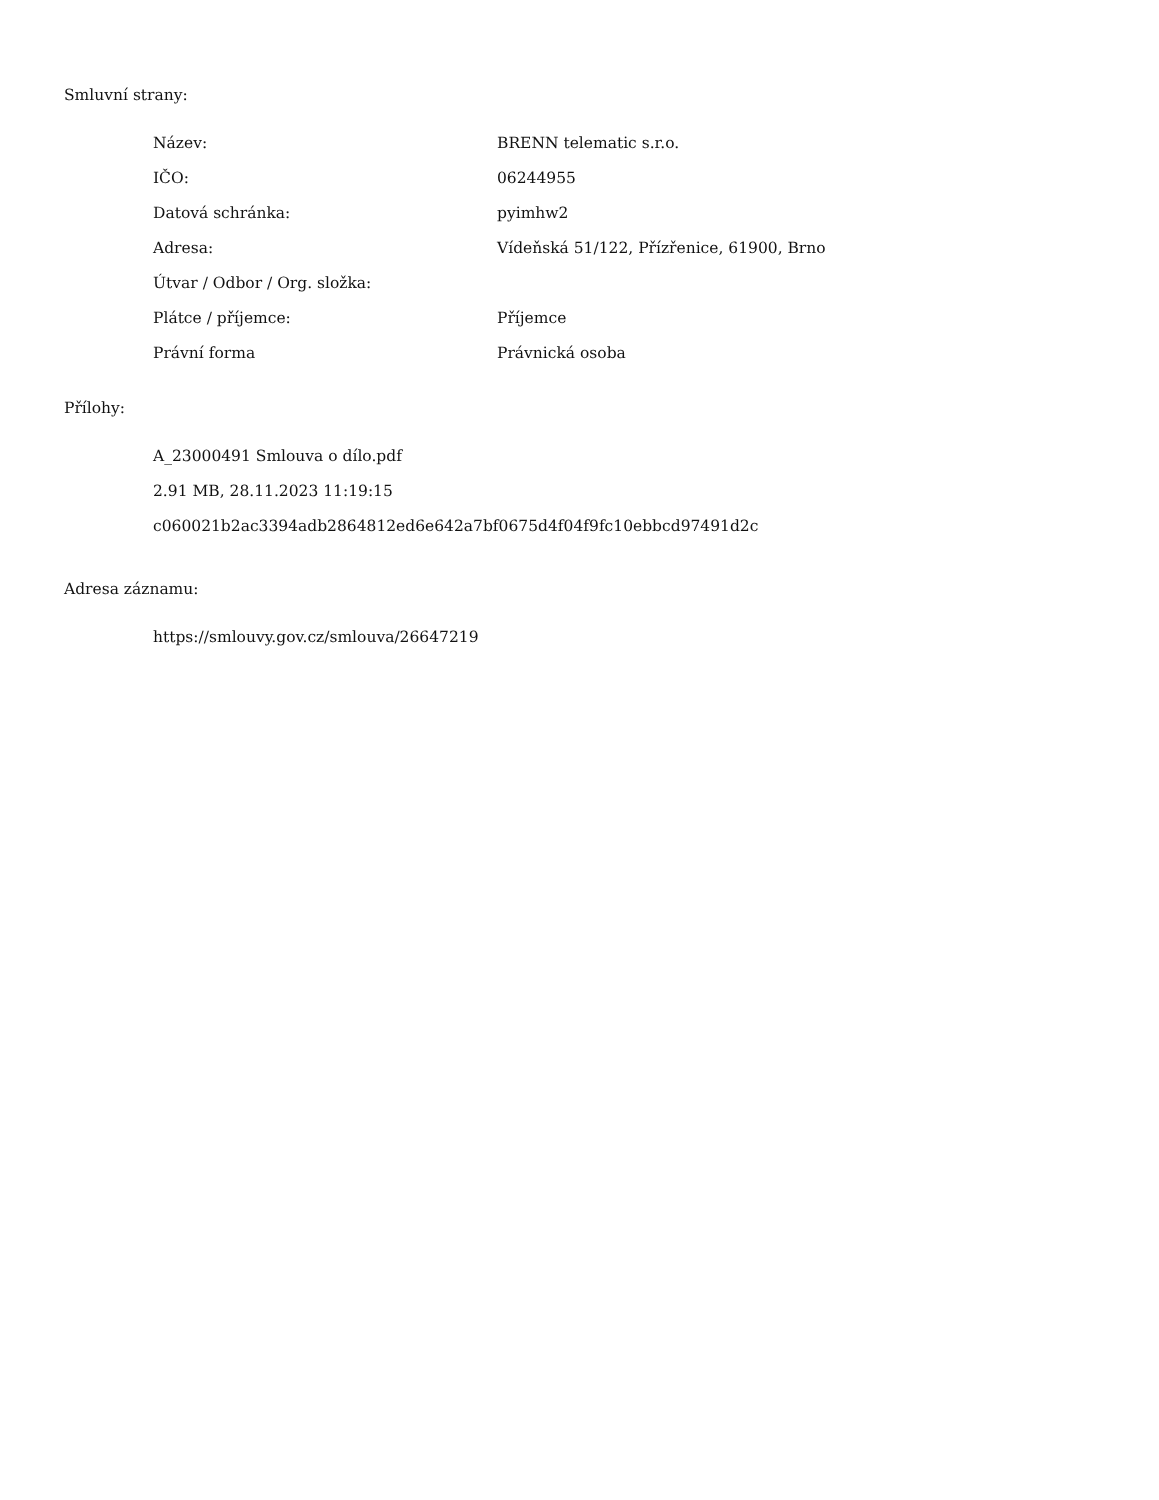Smluvní strany:
| Název: | BRENN telematic s.r.o. |
| IČO: | 06244955 |
| Datová schránka: | pyimhw2 |
| Adresa: | Vídeňská 51/122, Přízřenice, 61900, Brno |
| Útvar / Odbor / Org. složka: | |
| Plátce / příjemce: | Příjemce |
| Právní forma | Právnická osoba |
Přílohy:
A_23000491 Smlouva o dílo.pdf
2.91 MB, 28.11.2023 11:19:15
c060021b2ac3394adb2864812ed6e642a7bf0675d4f04f9fc10ebbcd97491d2c
Adresa záznamu:
https://smlouvy.gov.cz/smlouva/26647219